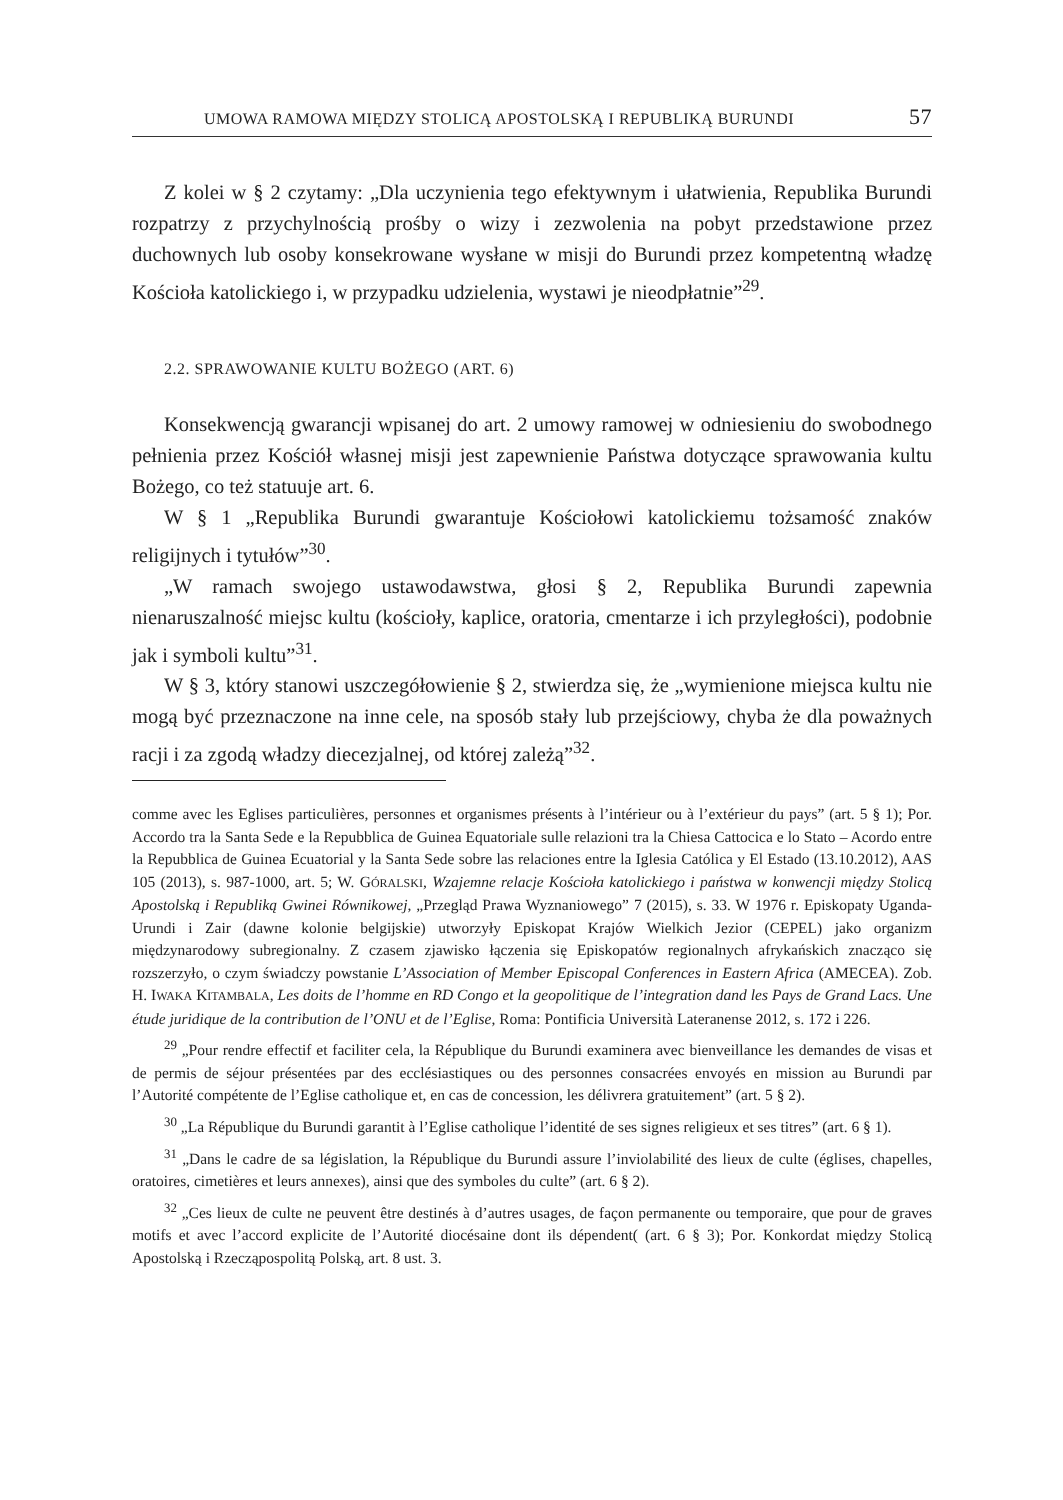UMOWA RAMOWA MIĘDZY STOLICĄ APOSTOLSKĄ I REPUBLIKĄ BURUNDI 57
Z kolei w § 2 czytamy: „Dla uczynienia tego efektywnym i ułatwienia, Republika Burundi rozpatrzy z przychylnością prośby o wizy i zezwolenia na pobyt przedstawione przez duchownych lub osoby konsekrowane wysłane w misji do Burundi przez kompetentną władzę Kościoła katolickiego i, w przypadku udzielenia, wystawi je nieodpłatnie”<sup>29</sup>.
2.2. SPRAWOWANIE KULTU BOŻEGO (ART. 6)
Konsekwencją gwarancji wpisanej do art. 2 umowy ramowej w odniesieniu do swobodnego pełnienia przez Kościół własnej misji jest zapewnienie Państwa dotyczące sprawowania kultu Bożego, co też statuuje art. 6.
W § 1 „Republika Burundi gwarantuje Kościołowi katolickiemu tożsamość znaków religijnych i tytułów”<sup>30</sup>.
„W ramach swojego ustawodawstwa, głosi § 2, Republika Burundi zapewnia nienaruszalność miejsc kultu (kościoły, kaplice, oratoria, cmentarze i ich przyległości), podobnie jak i symboli kultu”<sup>31</sup>.
W § 3, który stanowi uszczegółowienie § 2, stwierdza się, że „wymienione miejsca kultu nie mogą być przeznaczone na inne cele, na sposób stały lub przejściowy, chyba że dla poważnych racji i za zgodą władzy diecezjalnej, od której zależą”<sup>32</sup>.
comme avec les Eglises particulières, personnes et organismes présents à l’intérieur ou à l’extérieur du pays” (art. 5 § 1); Por. Accordo tra la Santa Sede e la Repubblica de Guinea Equatoriale sulle relazioni tra la Chiesa Cattocica e lo Stato – Acordo entre la Repubblica de Guinea Ecuatorial y la Santa Sede sobre las relaciones entre la Iglesia Católica y El Estado (13.10.2012), AAS 105 (2013), s. 987-1000, art. 5; W. GÓRALSKI, Wzajemne relacje Kościoła katolickiego i państwa w konwencji między Stolicą Apostolską i Republiką Gwinei Równikowej, „Przegląd Prawa Wyznaniowego” 7 (2015), s. 33. W 1976 r. Episkopaty Uganda-Urundi i Zair (dawne kolonie belgijskie) utworzyły Episkopat Krajów Wielkich Jezior (CEPEL) jako organizm międzynarodowy subregionalny. Z czasem zjawisko łączenia się Episkopatów regionalnych afrykańskich znacząco się rozszerzyło, o czym świadczy powstanie L’Association of Member Episcopal Conferences in Eastern Africa (AMECEA). Zob. H. IWAKA KITAMBALA, Les doits de l’homme en RD Congo et la geopolitique de l’integration dand les Pays de Grand Lacs. Une étude juridique de la contribution de l’ONU et de l’Eglise, Roma: Pontificia Università Lateranense 2012, s. 172 i 226.
<sup>29</sup> „Pour rendre effectif et faciliter cela, la République du Burundi examinera avec bienveillance les demandes de visas et de permis de séjour présentées par des ecclésiastiques ou des personnes consacrées envoyés en mission au Burundi par l’Autorité compétente de l’Eglise catholique et, en cas de concession, les délivrera gratuitement” (art. 5 § 2).
<sup>30</sup> „La République du Burundi garantit à l’Eglise catholique l’identité de ses signes religieux et ses titres” (art. 6 § 1).
<sup>31</sup> „Dans le cadre de sa législation, la République du Burundi assure l’inviolabilité des lieux de culte (églises, chapelles, oratoires, cimetières et leurs annexes), ainsi que des symboles du culte” (art. 6 § 2).
<sup>32</sup> „Ces lieux de culte ne peuvent être destinés à d’autres usages, de façon permanente ou temporaire, que pour de graves motifs et avec l’accord explicite de l’Autorité diocésaine dont ils dépendent( (art. 6 § 3); Por. Konkordat między Stolicą Apostolską i Rzecząpospolitą Polską, art. 8 ust. 3.